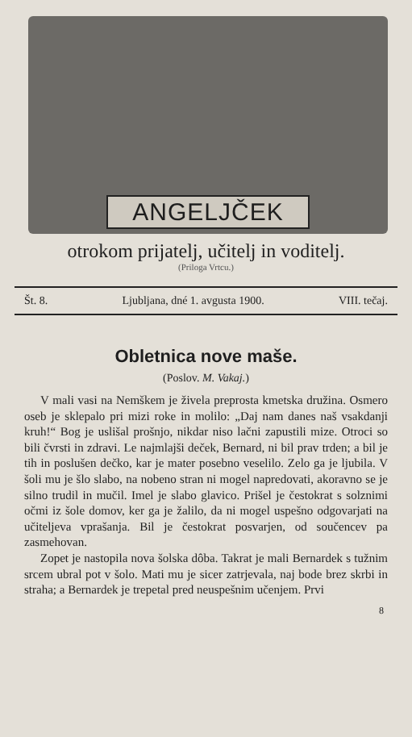ANGELJČEK
otrokom prijatelj, učitelj in voditelj.
(Priloga Vrtcu.)
Št. 8. Ljubljana, dné 1. avgusta 1900. VIII. tečaj.
Obletnica nove maše.
(Poslov. M. Vakaj.)
V mali vasi na Nemškem je živela preprosta kmetska družina. Osmero oseb je sklepalo pri mizi roke in molilo: „Daj nam danes naš vsakdanji kruh!“ Bog je uslišal prošnjo, nikdar niso lačni zapustili mize. Otroci so bili čvrsti in zdravi. Le najmlajši deček, Bernard, ni bil prav trden; a bil je tih in poslušen dečko, kar je mater posebno veselilo. Zelo ga je ljubila. V šoli mu je šlo slabo, na nobeno stran ni mogel napredovati, akoravno se je silno trudil in mučil. Imel je slabo glavico. Prišel je čestokrat s solznimi očmi iz šole domov, ker ga je žalilo, da ni mogel uspešno odgovarjati na učiteljeva vprašanja. Bil je čestokrat posvarjen, od součencev pa zasmehovan.
Zopet je nastopila nova šolska dôba. Takrat je mali Bernardek s tužnim srcem ubral pot v šolo. Mati mu je sicer zatrjevala, naj bode brez skrbi in straha; a Bernardek je trepetal pred neuspešnim učenjem. Prvi
8